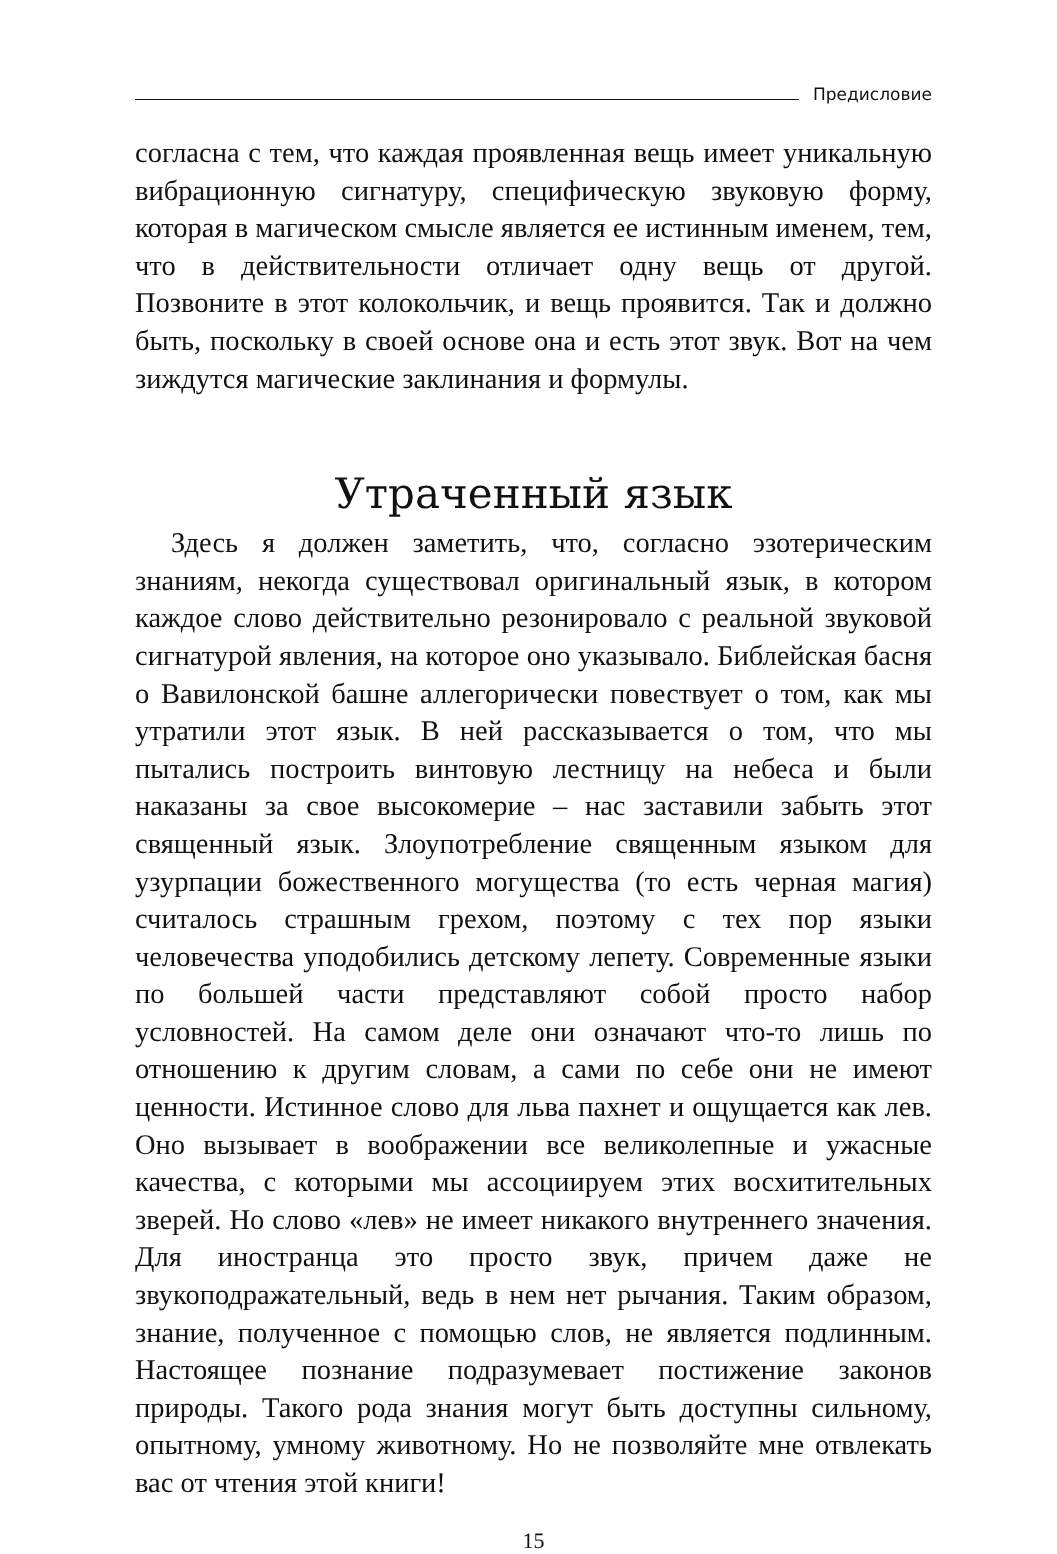Предисловие
согласна с тем, что каждая проявленная вещь имеет уникальную вибрационную сигнатуру, специфическую звуковую форму, которая в магическом смысле является ее истинным именем, тем, что в действительности отличает одну вещь от другой. Позвоните в этот колокольчик, и вещь проявится. Так и должно быть, поскольку в своей основе она и есть этот звук. Вот на чем зиждутся магические заклинания и формулы.
Утраченный язык
Здесь я должен заметить, что, согласно эзотерическим знаниям, некогда существовал оригинальный язык, в котором каждое слово действительно резонировало с реальной звуковой сигнатурой явления, на которое оно указывало. Библейская басня о Вавилонской башне аллегорически повествует о том, как мы утратили этот язык. В ней рассказывается о том, что мы пытались построить винтовую лестницу на небеса и были наказаны за свое высокомерие – нас заставили забыть этот священный язык. Злоупотребление священным языком для узурпации божественного могущества (то есть черная магия) считалось страшным грехом, поэтому с тех пор языки человечества уподобились детскому лепету. Современные языки по большей части представляют собой просто набор условностей. На самом деле они означают что-то лишь по отношению к другим словам, а сами по себе они не имеют ценности. Истинное слово для льва пахнет и ощущается как лев. Оно вызывает в воображении все великолепные и ужасные качества, с которыми мы ассоциируем этих восхитительных зверей. Но слово «лев» не имеет никакого внутреннего значения. Для иностранца это просто звук, причем даже не звукоподражательный, ведь в нем нет рычания. Таким образом, знание, полученное с помощью слов, не является подлинным. Настоящее познание подразумевает постижение законов природы. Такого рода знания могут быть доступны сильному, опытному, умному животному. Но не позволяйте мне отвлекать вас от чтения этой книги!
15